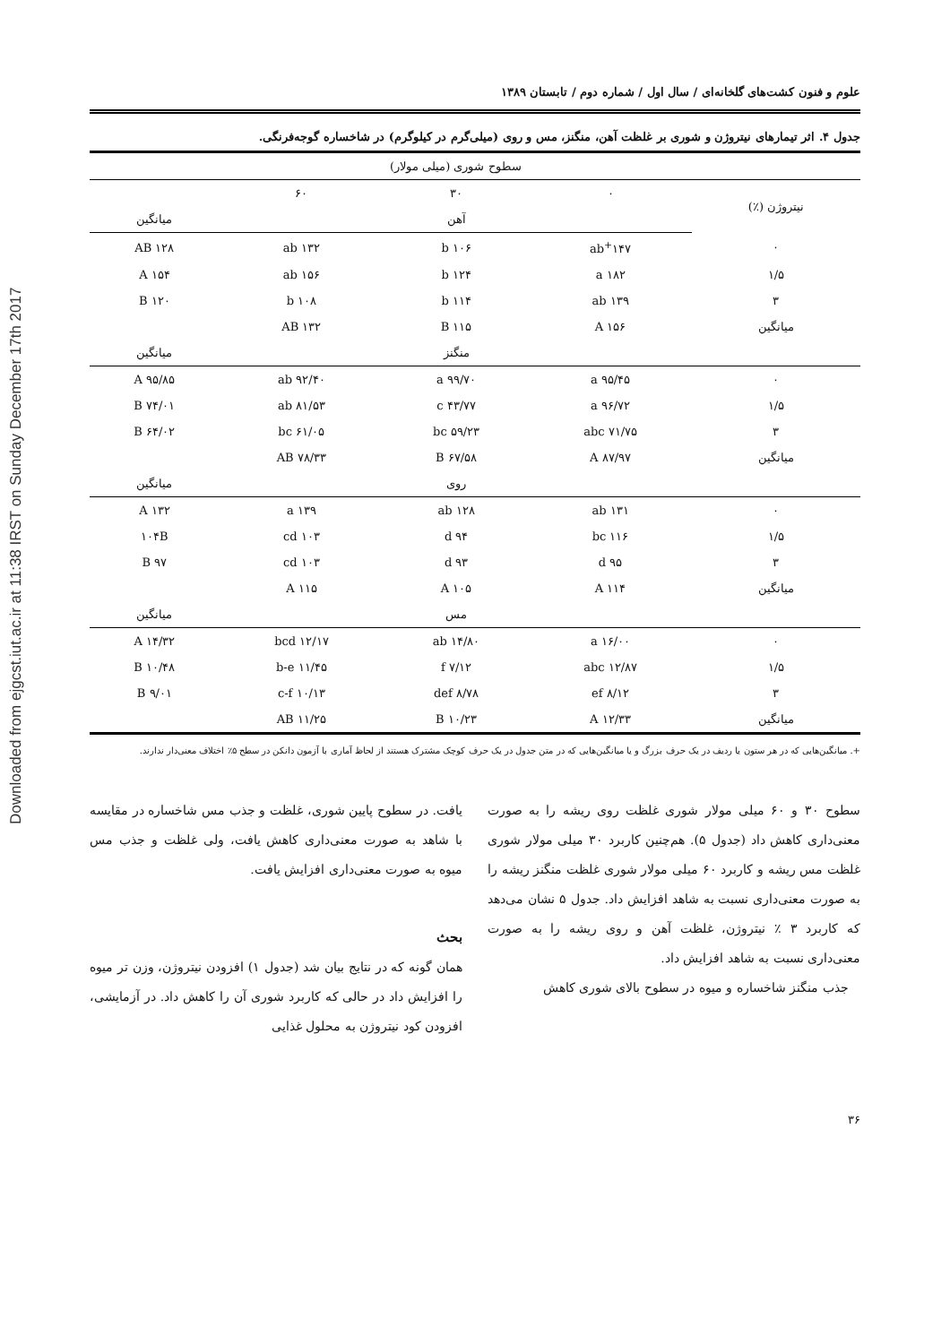Downloaded from ejgcst.iut.ac.ir at 11:38 IRST on Sunday December 17th 2017
علوم و فنون کشت‌های گلخانه‌ای / سال اول / شماره دوم / تابستان ۱۳۸۹
جدول ۴. اثر تیمارهای نیتروژن و شوری بر غلظت آهن، منگنز، مس و روی (میلی‌گرم در کیلوگرم) در شاخساره گوجه‌فرنگی.
| | سطوح شوری (میلی مولار) | | | |
| نیتروژن (٪) | ۰ | ۳۰ | ۶۰ | |
| | | آهن | | میانگین |
| ۰ | ۱۴۷<sup>+</sup>ab | ۱۰۶ b | ۱۳۲ ab | ۱۲۸ AB |
| ۱/۵ | ۱۸۲ a | ۱۲۴ b | ۱۵۶ ab | ۱۵۴ A |
| ۳ | ۱۳۹ ab | ۱۱۴ b | ۱۰۸ b | ۱۲۰ B |
| میانگین | ۱۵۶ A | ۱۱۵ B | ۱۳۲ AB | |
| | | منگنز | | میانگین |
| ۰ | ۹۵/۴۵ a | ۹۹/۷۰ a | ۹۲/۴۰ ab | ۹۵/۸۵ A |
| ۱/۵ | ۹۶/۷۲ a | ۴۳/۷۷ c | ۸۱/۵۳ ab | ۷۴/۰۱ B |
| ۳ | ۷۱/۷۵ abc | ۵۹/۲۳ bc | ۶۱/۰۵ bc | ۶۴/۰۲ B |
| میانگین | ۸۷/۹۷ A | ۶۷/۵۸ B | ۷۸/۳۳ AB | |
| | | روی | | میانگین |
| ۰ | ۱۳۱ ab | ۱۲۸ ab | ۱۳۹ a | ۱۳۲ A |
| ۱/۵ | ۱۱۶ bc | ۹۴ d | ۱۰۳ cd | ۱۰۴B |
| ۳ | ۹۵ d | ۹۳ d | ۱۰۳ cd | ۹۷ B |
| میانگین | ۱۱۴ A | ۱۰۵ A | ۱۱۵ A | |
| | | مس | | میانگین |
| ۰ | ۱۶/۰۰ a | ۱۴/۸۰ ab | ۱۲/۱۷ bcd | ۱۴/۳۲ A |
| ۱/۵ | ۱۲/۸۷ abc | ۷/۱۲ f | ۱۱/۴۵ b-e | ۱۰/۴۸ B |
| ۳ | ۸/۱۲ ef | ۸/۷۸ def | ۱۰/۱۳ c-f | ۹/۰۱ B |
| میانگین | ۱۲/۳۳ A | ۱۰/۲۳ B | ۱۱/۲۵ AB | |
+. میانگین‌هایی که در هر ستون یا ردیف در یک حرف بزرگ و یا میانگین‌هایی که در متن جدول در یک حرف کوچک مشترک هستند از لحاظ آماری با آزمون دانکن در سطح ۵٪ اختلاف معنی‌دار ندارند.
سطوح ۳۰ و ۶۰ میلی مولار شوری غلظت روی ریشه را به صورت معنی‌داری کاهش داد (جدول ۵). هم‌چنین کاربرد ۳۰ میلی مولار شوری غلظت مس ریشه و کاربرد ۶۰ میلی مولار شوری غلظت منگنز ریشه را به صورت معنی‌داری نسبت به شاهد افزایش داد. جدول ۵ نشان می‌دهد که کاربرد ۳ ٪ نیتروژن، غلظت آهن و روی ریشه را به صورت معنی‌داری نسبت به شاهد افزایش داد.
جذب منگنز شاخساره و میوه در سطوح بالای شوری کاهش
یافت. در سطوح پایین شوری، غلظت و جذب مس شاخساره در مقایسه با شاهد به صورت معنی‌داری کاهش یافت، ولی غلظت و جذب مس میوه به صورت معنی‌داری افزایش یافت.
بحث
همان گونه که در نتایج بیان شد (جدول ۱) افزودن نیتروژن، وزن تر میوه را افزایش داد در حالی که کاربرد شوری آن را کاهش داد. در آزمایشی، افزودن کود نیتروژن به محلول غذایی
۳۶